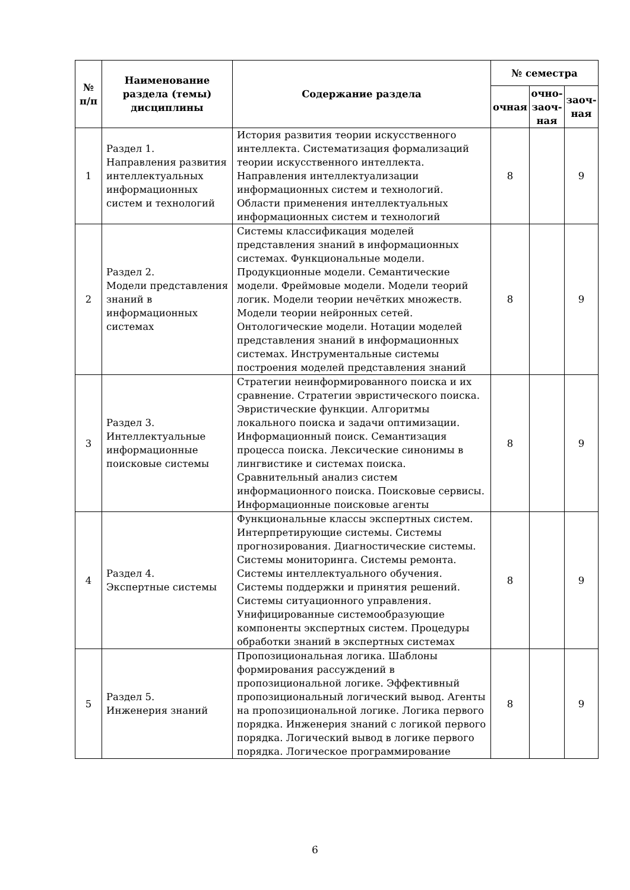| № п/п | Наименование раздела (темы) дисциплины | Содержание раздела | № семестра | | |
| --- | --- | --- | --- | --- | --- |
| | | | очная | очно-заоч-ная | заоч-ная |
| 1 | Раздел 1. Направления развития интеллектуальных информационных систем и технологий | История развития теории искусственного интеллекта. Систематизация формализаций теории искусственного интеллекта. Направления интеллектуализации информационных систем и технологий. Области применения интеллектуальных информационных систем и технологий | 8 | | 9 |
| 2 | Раздел 2. Модели представления знаний в информационных системах | Системы классификация моделей представления знаний в информационных системах. Функциональные модели. Продукционные модели. Семантические модели. Фреймовые модели. Модели теорий логик. Модели теории нечётких множеств. Модели теории нейронных сетей. Онтологические модели. Нотации моделей представления знаний в информационных системах. Инструментальные системы построения моделей представления знаний | 8 | | 9 |
| 3 | Раздел 3. Интеллектуальные информационные поисковые системы | Стратегии неинформированного поиска и их сравнение. Стратегии эвристического поиска. Эвристические функции. Алгоритмы локального поиска и задачи оптимизации. Информационный поиск. Семантизация процесса поиска. Лексические синонимы в лингвистике и системах поиска. Сравнительный анализ систем информационного поиска. Поисковые сервисы. Информационные поисковые агенты | 8 | | 9 |
| 4 | Раздел 4. Экспертные системы | Функциональные классы экспертных систем. Интерпретирующие системы. Системы прогнозирования. Диагностические системы. Системы мониторинга. Системы ремонта. Системы интеллектуального обучения. Системы поддержки и принятия решений. Системы ситуационного управления. Унифицированные системообразующие компоненты экспертных систем. Процедуры обработки знаний в экспертных системах | 8 | | 9 |
| 5 | Раздел 5. Инженерия знаний | Пропозициональная логика. Шаблоны формирования рассуждений в пропозициональной логике. Эффективный пропозициональный логический вывод. Агенты на пропозициональной логике. Логика первого порядка. Инженерия знаний с логикой первого порядка. Логический вывод в логике первого порядка. Логическое программирование | 8 | | 9 |
6